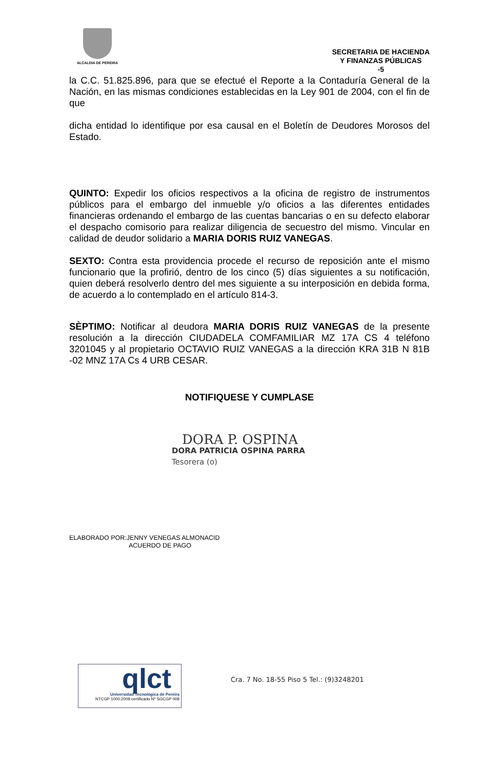ALCALDIA DE PEREIRA
SECRETARIA DE HACIENDA
Y FINANZAS PÚBLICAS
-5
la C.C. 51.825.896, para que se efectué el Reporte a la Contaduría General de la Nación, en las mismas condiciones establecidas en la Ley 901 de 2004, con el fin de que
dicha entidad lo identifique por esa causal en el Boletín de Deudores Morosos del Estado.
QUINTO: Expedir los oficios respectivos a la oficina de registro de instrumentos públicos para el embargo del inmueble y/o oficios a las diferentes entidades financieras ordenando el embargo de las cuentas bancarias o en su defecto elaborar el despacho comisorio para realizar diligencia de secuestro del mismo. Vincular en calidad de deudor solidario a MARIA DORIS RUIZ VANEGAS.
SEXTO: Contra esta providencia procede el recurso de reposición ante el mismo funcionario que la profirió, dentro de los cinco (5) días siguientes a su notificación, quien deberá resolverlo dentro del mes siguiente a su interposición en debida forma, de acuerdo a lo contemplado en el artículo 814-3.
SÈPTIMO: Notificar al deudora MARIA DORIS RUIZ VANEGAS de la presente resolución a la dirección CIUDADELA COMFAMILIAR MZ 17A CS 4 teléfono 3201045 y al propietario OCTAVIO RUIZ VANEGAS a la dirección KRA 31B N 81B -02 MNZ 17A Cs 4 URB CESAR.
NOTIFIQUESE Y CUMPLASE
DORA P. OSPINA
DORA PATRICIA OSPINA PARRA
Tesorera (o)
ELABORADO POR:JENNY VENEGAS ALMONACID
ACUERDO DE PAGO
qlct
Universidad Tecnológica de Pereira
NTCGP 1000:2009 certificado Nº SGCGP 008
Cra. 7 No. 18-55 Piso 5 Tel.: (9)3248201